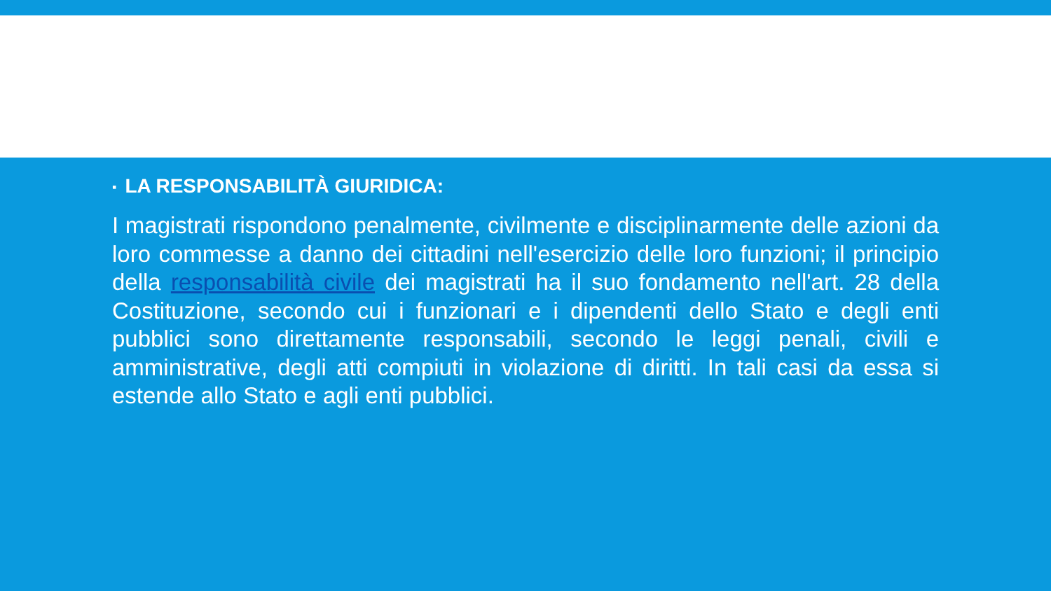▪ LA RESPONSABILITÀ GIURIDICA:
I magistrati rispondono penalmente, civilmente e disciplinarmente delle azioni da loro commesse a danno dei cittadini nell'esercizio delle loro funzioni; il principio della responsabilità civile dei magistrati ha il suo fondamento nell'art. 28 della Costituzione, secondo cui i funzionari e i dipendenti dello Stato e degli enti pubblici sono direttamente responsabili, secondo le leggi penali, civili e amministrative, degli atti compiuti in violazione di diritti. In tali casi da essa si estende allo Stato e agli enti pubblici.